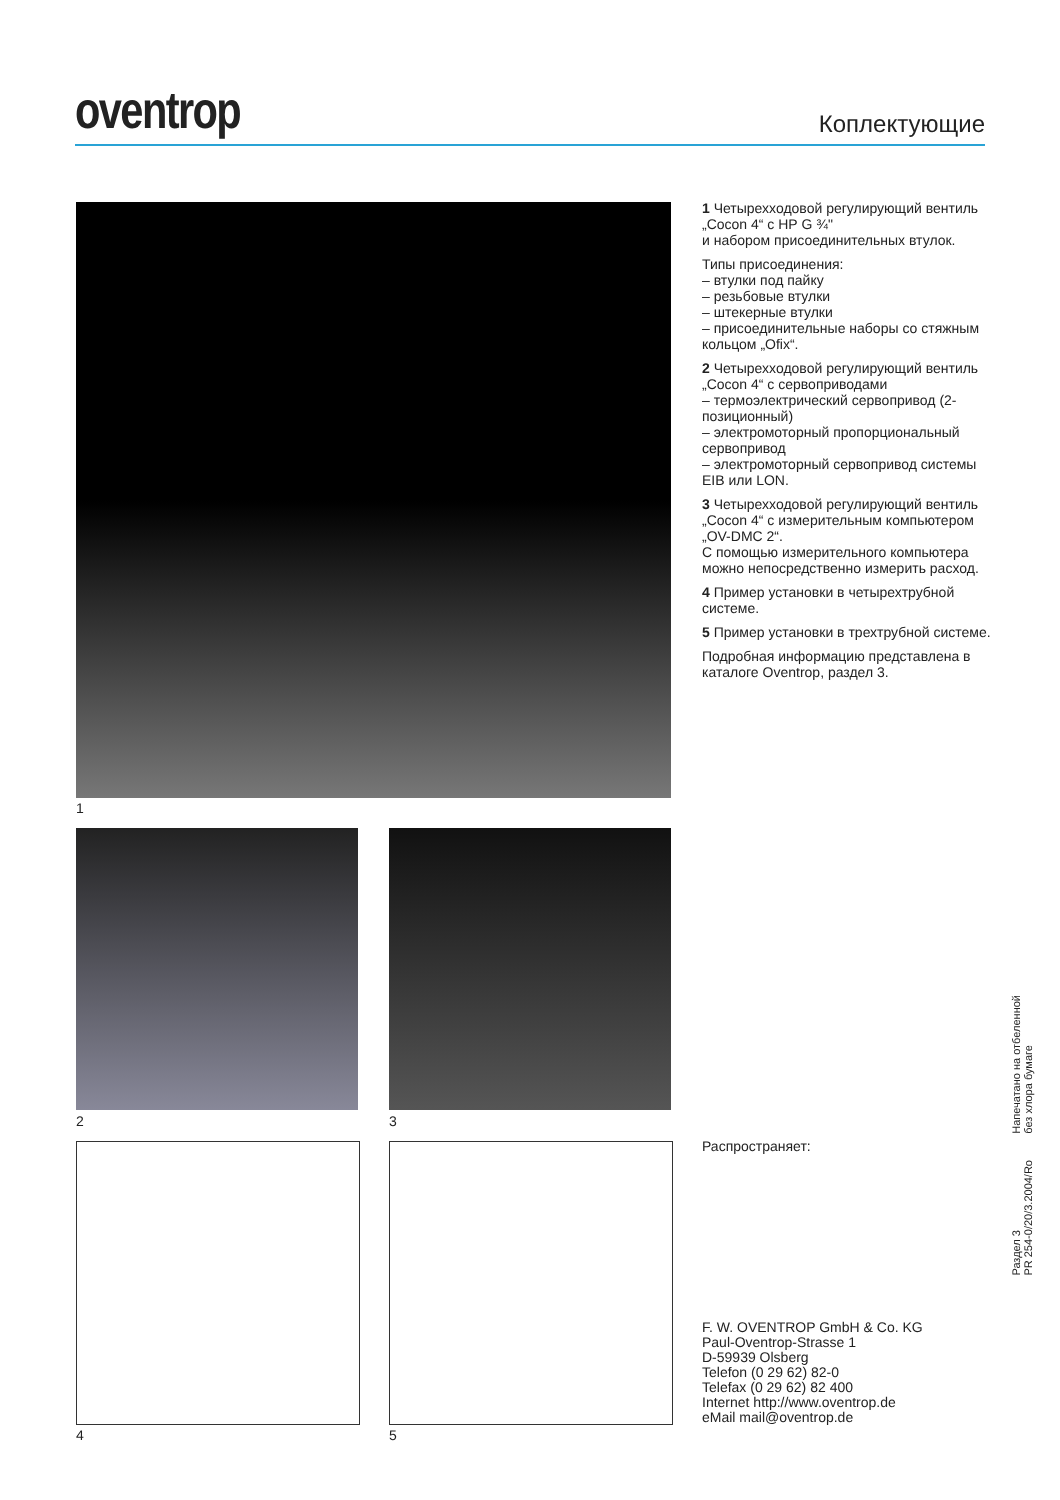oventrop
Коплектующие
1
2 3
4 5
1 Четырехходовой регулирующий вентиль „Cocon 4“ с НР G ¾"
и набором присоединительных втулок.
Типы присоединения:
– втулки под пайку
– резьбовые втулки
– штекерные втулки
– присоединительные наборы со стяжным кольцом „Ofix“.
2 Четырехходовой регулирующий вентиль „Cocon 4“ с сервоприводами
– термоэлектрический сервопривод (2-позиционный)
– электромоторный пропорциональный сервопривод
– электромоторный сервопривод системы EIB или LON.
3 Четырехходовой регулирующий вентиль „Cocon 4“ с измерительным компьютером „OV-DMC 2“.
С помощью измерительного компьютера можно непосредственно измерить расход.
4 Пример установки в четырехтрубной системе.
5 Пример установки в трехтрубной системе.
Подробная информацию представлена в каталоге Oventrop, раздел 3.
Распространяет:
F. W. OVENTROP GmbH & Co. KG
Paul-Oventrop-Strasse 1
D-59939 Olsberg
Telefon (0 29 62) 82-0
Telefax (0 29 62) 82 400
Internet http://www.oventrop.de
eMail mail@oventrop.de
Напечатано на отбеленной
без хлора бумаге
Раздел 3
PR 254-0/20/3.2004/Ro